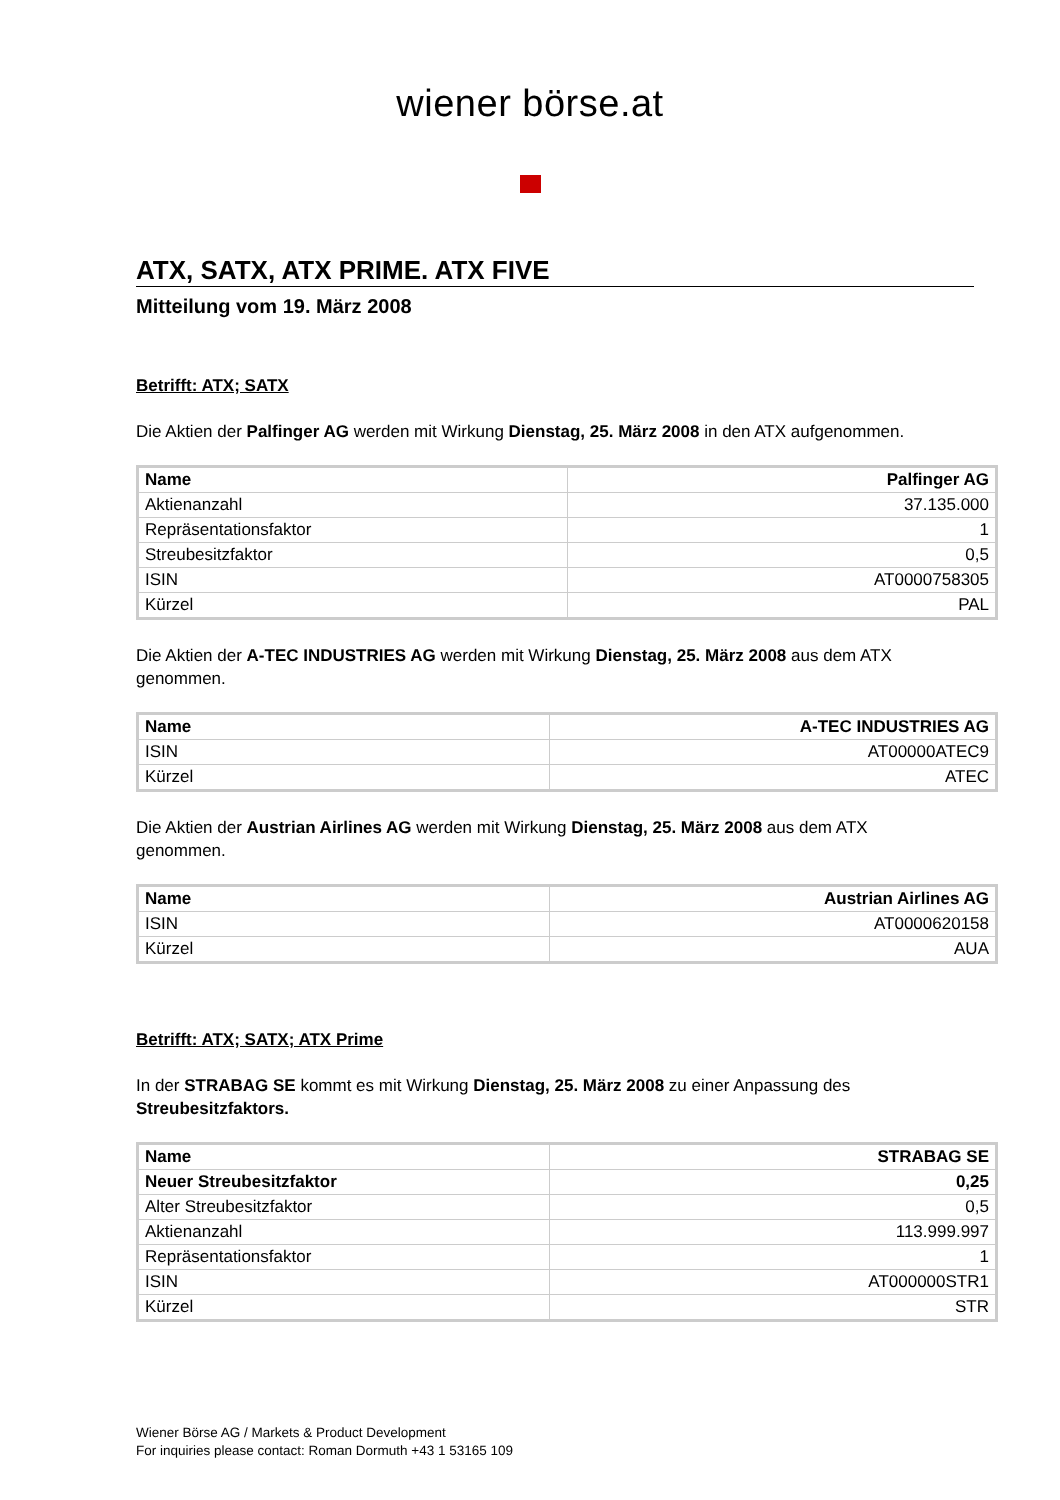wiener börse.at
ATX, SATX, ATX PRIME. ATX FIVE
Mitteilung vom 19. März 2008
Betrifft: ATX; SATX
Die Aktien der Palfinger AG werden mit Wirkung Dienstag, 25. März 2008 in den ATX aufgenommen.
| Name | Palfinger AG |
| --- | --- |
| Aktienanzahl | 37.135.000 |
| Repräsentationsfaktor | 1 |
| Streubesitzfaktor | 0,5 |
| ISIN | AT0000758305 |
| Kürzel | PAL |
Die Aktien der A-TEC INDUSTRIES AG werden mit Wirkung Dienstag, 25. März 2008 aus dem ATX
genommen.
| Name | A-TEC INDUSTRIES AG |
| --- | --- |
| ISIN | AT00000ATEC9 |
| Kürzel | ATEC |
Die Aktien der Austrian Airlines AG werden mit Wirkung Dienstag, 25. März 2008 aus dem ATX
genommen.
| Name | Austrian Airlines AG |
| --- | --- |
| ISIN | AT0000620158 |
| Kürzel | AUA |
Betrifft: ATX; SATX; ATX Prime
In der STRABAG SE kommt es mit Wirkung Dienstag, 25. März 2008 zu einer Anpassung des
Streubesitzfaktors.
| Name | STRABAG SE |
| --- | --- |
| Neuer Streubesitzfaktor | 0,25 |
| Alter Streubesitzfaktor | 0,5 |
| Aktienanzahl | 113.999.997 |
| Repräsentationsfaktor | 1 |
| ISIN | AT000000STR1 |
| Kürzel | STR |
Wiener Börse AG / Markets & Product Development
For inquiries please contact: Roman Dormuth +43 1 53165 109